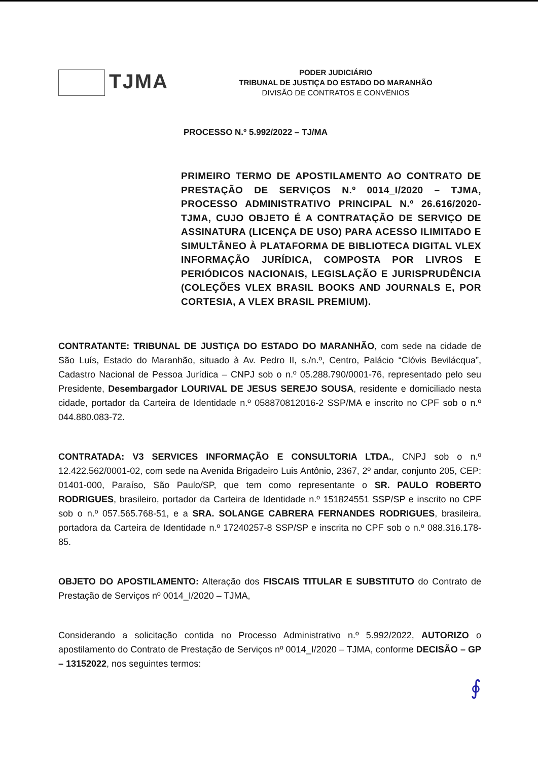TJMA
PODER JUDICIÁRIO
TRIBUNAL DE JUSTIÇA DO ESTADO DO MARANHÃO
DIVISÃO DE CONTRATOS E CONVÊNIOS
PROCESSO N.º 5.992/2022 – TJ/MA
PRIMEIRO TERMO DE APOSTILAMENTO AO CONTRATO DE PRESTAÇÃO DE SERVIÇOS N.º 0014_I/2020 – TJMA, PROCESSO ADMINISTRATIVO PRINCIPAL N.º 26.616/2020-TJMA, CUJO OBJETO É A CONTRATAÇÃO DE SERVIÇO DE ASSINATURA (LICENÇA DE USO) PARA ACESSO ILIMITADO E SIMULTÂNEO À PLATAFORMA DE BIBLIOTECA DIGITAL VLEX INFORMAÇÃO JURÍDICA, COMPOSTA POR LIVROS E PERIÓDICOS NACIONAIS, LEGISLAÇÃO E JURISPRUDÊNCIA (COLEÇÕES VLEX BRASIL BOOKS AND JOURNALS E, POR CORTESIA, A VLEX BRASIL PREMIUM).
CONTRATANTE: TRIBUNAL DE JUSTIÇA DO ESTADO DO MARANHÃO, com sede na cidade de São Luís, Estado do Maranhão, situado à Av. Pedro II, s./n.º, Centro, Palácio “Clóvis Bevilácqua”, Cadastro Nacional de Pessoa Jurídica – CNPJ sob o n.º 05.288.790/0001-76, representado pelo seu Presidente, Desembargador LOURIVAL DE JESUS SEREJO SOUSA, residente e domiciliado nesta cidade, portador da Carteira de Identidade n.º 058870812016-2 SSP/MA e inscrito no CPF sob o n.º 044.880.083-72.
CONTRATADA: V3 SERVICES INFORMAÇÃO E CONSULTORIA LTDA., CNPJ sob o n.º 12.422.562/0001-02, com sede na Avenida Brigadeiro Luis Antônio, 2367, 2º andar, conjunto 205, CEP: 01401-000, Paraíso, São Paulo/SP, que tem como representante o SR. PAULO ROBERTO RODRIGUES, brasileiro, portador da Carteira de Identidade n.º 151824551 SSP/SP e inscrito no CPF sob o n.º 057.565.768-51, e a SRA. SOLANGE CABRERA FERNANDES RODRIGUES, brasileira, portadora da Carteira de Identidade n.º 17240257-8 SSP/SP e inscrita no CPF sob o n.º 088.316.178-85.
OBJETO DO APOSTILAMENTO: Alteração dos FISCAIS TITULAR E SUBSTITUTO do Contrato de Prestação de Serviços nº 0014_I/2020 – TJMA,
Considerando a solicitação contida no Processo Administrativo n.º 5.992/2022, AUTORIZO o apostilamento do Contrato de Prestação de Serviços nº 0014_I/2020 – TJMA, conforme DECISÃO – GP – 13152022, nos seguintes termos:
∮